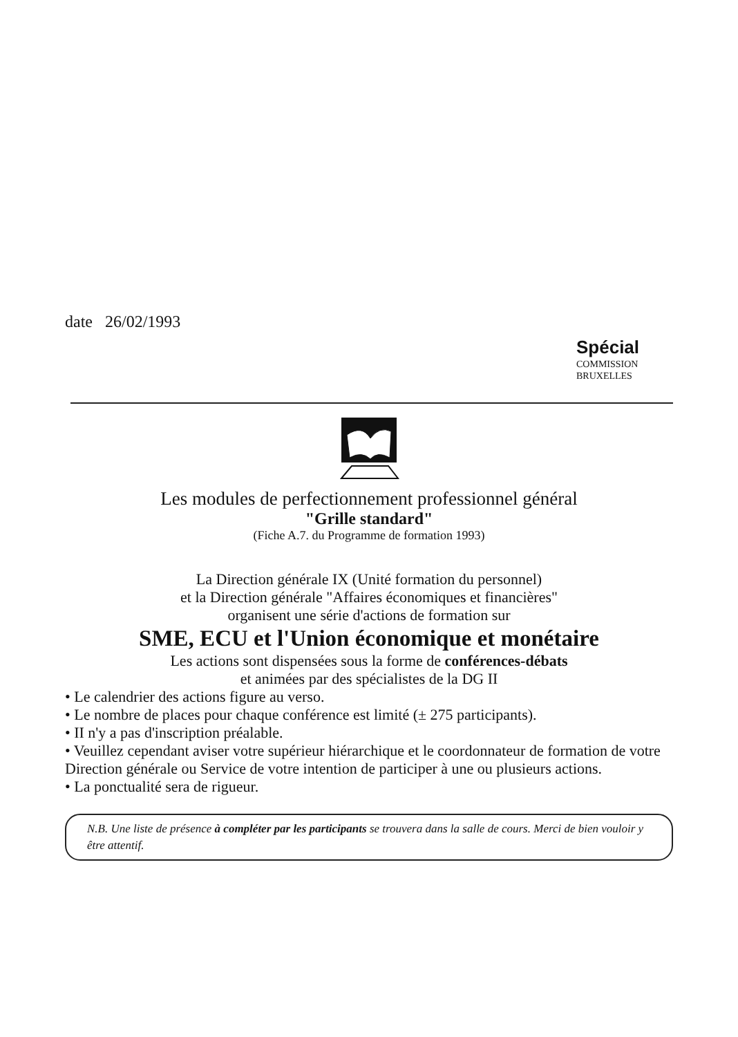date 26/02/1993
Spécial
COMMISSION
BRUXELLES
Les modules de perfectionnement professionnel général
"Grille standard"
(Fiche A.7. du Programme de formation 1993)
La Direction générale IX (Unité formation du personnel)
et la Direction générale "Affaires économiques et financières"
organisent une série d'actions de formation sur
SME, ECU et l'Union économique et monétaire
Les actions sont dispensées sous la forme de conférences-débats
et animées par des spécialistes de la DG II
• Le calendrier des actions figure au verso.
• Le nombre de places pour chaque conférence est limité (± 275 participants).
• II n'y a pas d'inscription préalable.
• Veuillez cependant aviser votre supérieur hiérarchique et le coordonnateur de formation de votre Direction générale ou Service de votre intention de participer à une ou plusieurs actions.
• La ponctualité sera de rigueur.
N.B. Une liste de présence à compléter par les participants se trouvera dans la salle de cours. Merci de bien vouloir y être attentif.